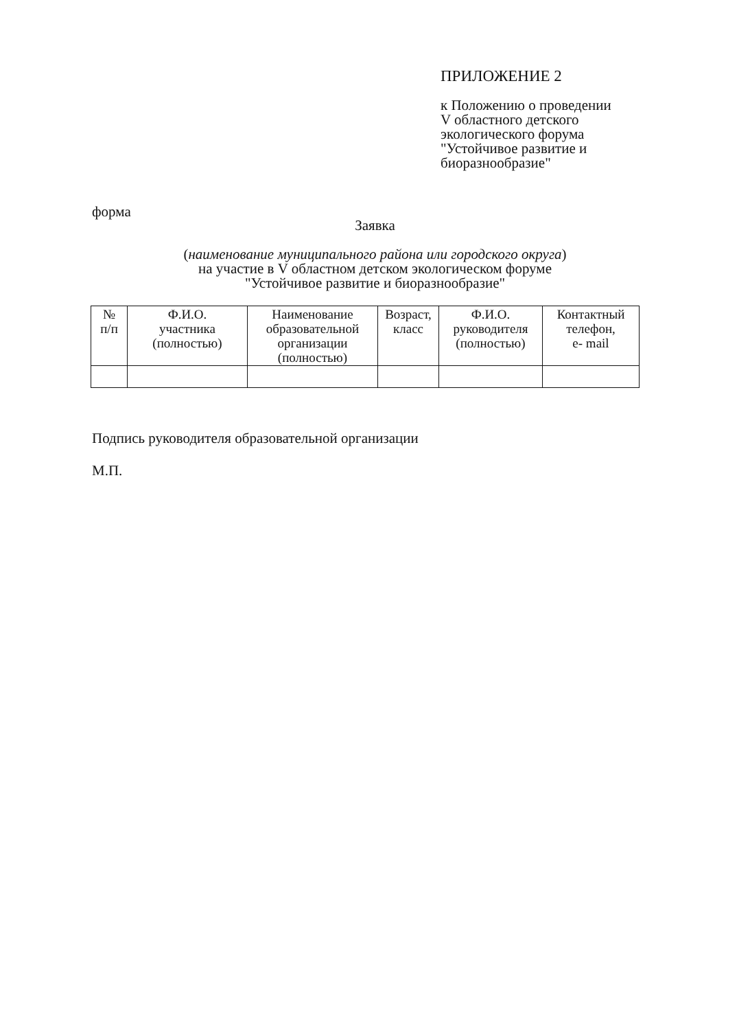ПРИЛОЖЕНИЕ 2
к Положению о проведении
V областного детского
экологического форума
"Устойчивое развитие и
биоразнообразие"
форма
Заявка
(наименование муниципального района или городского округа)
на участие в V областном детском экологическом форуме
"Устойчивое развитие и биоразнообразие"
| № п/п | Ф.И.О. участника (полностью) | Наименование образовательной организации (полностью) | Возраст, класс | Ф.И.О. руководителя (полностью) | Контактный телефон, e- mail |
| --- | --- | --- | --- | --- | --- |
Подпись руководителя образовательной организации
М.П.